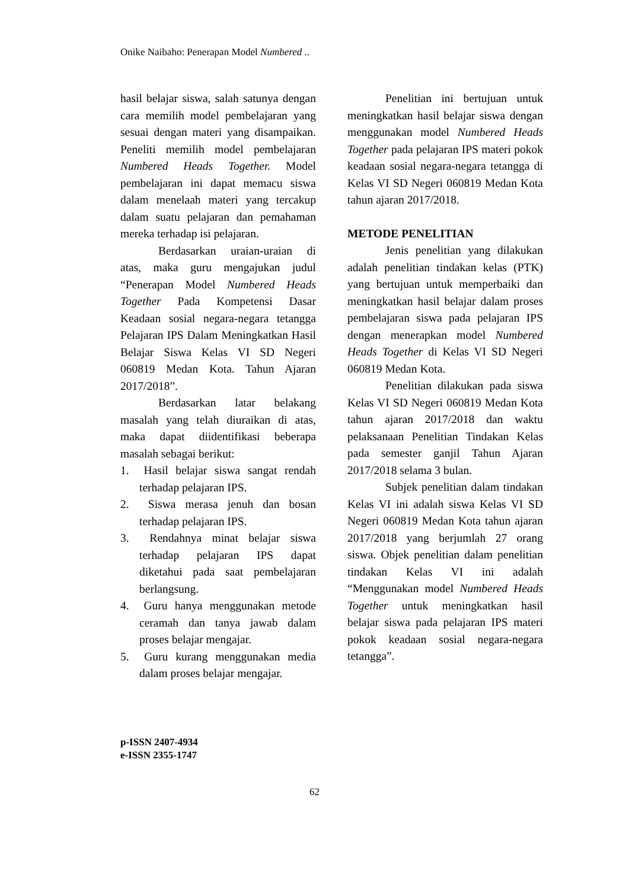Onike Naibaho: Penerapan Model Numbered ..
hasil belajar siswa, salah satunya dengan cara memilih model pembelajaran yang sesuai dengan materi yang disampaikan. Peneliti memilih model pembelajaran Numbered Heads Together. Model pembelajaran ini dapat memacu siswa dalam menelaah materi yang tercakup dalam suatu pelajaran dan pemahaman mereka terhadap isi pelajaran.
Berdasarkan uraian-uraian di atas, maka guru mengajukan judul “Penerapan Model Numbered Heads Together Pada Kompetensi Dasar Keadaan sosial negara-negara tetangga Pelajaran IPS Dalam Meningkatkan Hasil Belajar Siswa Kelas VI SD Negeri 060819 Medan Kota. Tahun Ajaran 2017/2018”.
Berdasarkan latar belakang masalah yang telah diuraikan di atas, maka dapat diidentifikasi beberapa masalah sebagai berikut:
1. Hasil belajar siswa sangat rendah terhadap pelajaran IPS.
2. Siswa merasa jenuh dan bosan terhadap pelajaran IPS.
3. Rendahnya minat belajar siswa terhadap pelajaran IPS dapat diketahui pada saat pembelajaran berlangsung.
4. Guru hanya menggunakan metode ceramah dan tanya jawab dalam proses belajar mengajar.
5. Guru kurang menggunakan media dalam proses belajar mengajar.
Penelitian ini bertujuan untuk meningkatkan hasil belajar siswa dengan menggunakan model Numbered Heads Together pada pelajaran IPS materi pokok keadaan sosial negara-negara tetangga di Kelas VI SD Negeri 060819 Medan Kota tahun ajaran 2017/2018.
METODE PENELITIAN
Jenis penelitian yang dilakukan adalah penelitian tindakan kelas (PTK) yang bertujuan untuk memperbaiki dan meningkatkan hasil belajar dalam proses pembelajaran siswa pada pelajaran IPS dengan menerapkan model Numbered Heads Together di Kelas VI SD Negeri 060819 Medan Kota.
Penelitian dilakukan pada siswa Kelas VI SD Negeri 060819 Medan Kota tahun ajaran 2017/2018 dan waktu pelaksanaan Penelitian Tindakan Kelas pada semester ganjil Tahun Ajaran 2017/2018 selama 3 bulan.
Subjek penelitian dalam tindakan Kelas VI ini adalah siswa Kelas VI SD Negeri 060819 Medan Kota tahun ajaran 2017/2018 yang berjumlah 27 orang siswa. Objek penelitian dalam penelitian tindakan Kelas VI ini adalah “Menggunakan model Numbered Heads Together untuk meningkatkan hasil belajar siswa pada pelajaran IPS materi pokok keadaan sosial negara-negara tetangga”.
p-ISSN 2407-4934
e-ISSN 2355-1747
62